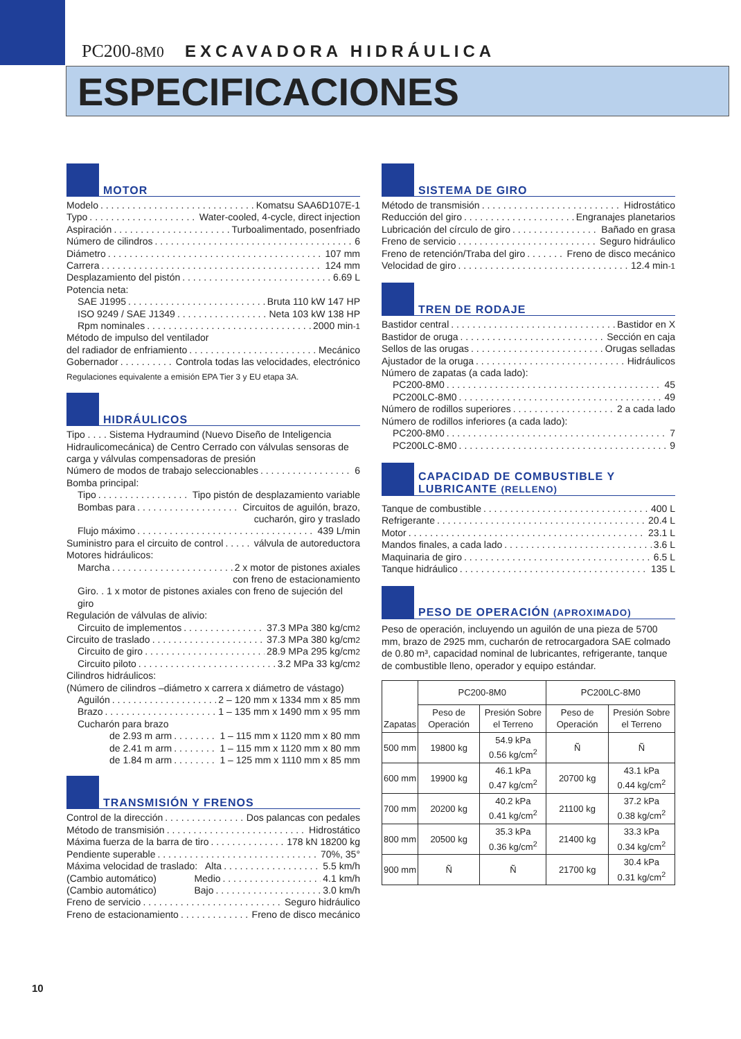PC200-8M0 EXCAVADORA HIDRÁULICA
ESPECIFICACIONES
MOTOR
Modelo Komatsu SAA6D107E-1
Typo Water-cooled, 4-cycle, direct injection
Aspiración Turboalimentado, posenfriado
Número de cilindros 6
Diámetro 107 mm
Carrera 124 mm
Desplazamiento del pistón 6.69 L
Potencia neta:
SAE J1995 Bruta 110 kW 147 HP
ISO 9249 / SAE J1349 Neta 103 kW 138 HP
Rpm nominales 2000 min<sup>-1</sup>
Método de impulso del ventilador
del radiador de enfriamiento Mecánico
Gobernador Controla todas las velocidades, electrónico
Regulaciones equivalente a emisión EPA Tier 3 y EU etapa 3A.
HIDRÁULICOS
Tipo . . . . Sistema Hydraumind (Nuevo Diseño de Inteligencia Hidraulicomecánica) de Centro Cerrado con válvulas sensoras de carga y válvulas compensadoras de presión
Número de modos de trabajo seleccionables 6
Bomba principal:
Tipo Tipo pistón de desplazamiento variable
Bombas para Circuitos de aguilón, brazo,
cucharón, giro y traslado
Flujo máximo 439 L/min
Suministro para el circuito de control válvula de autoreductora
Motores hidráulicos:
Marcha 2 x motor de pistones axiales
con freno de estacionamiento
Giro. . 1 x motor de pistones axiales con freno de sujeción del giro
Regulación de válvulas de alivio:
Circuito de implementos 37.3 MPa 380 kg/cm<sup>2</sup>
Circuito de traslado 37.3 MPa 380 kg/cm<sup>2</sup>
Circuito de giro 28.9 MPa 295 kg/cm<sup>2</sup>
Circuito piloto 3.2 MPa 33 kg/cm<sup>2</sup>
Cilindros hidráulicos:
(Número de cilindros –diámetro x carrera x diámetro de vástago)
Aguilón 2 – 120 mm x 1334 mm x 85 mm
Brazo 1 – 135 mm x 1490 mm x 95 mm
Cucharón para brazo
de 2.93 m arm 1 – 115 mm x 1120 mm x 80 mm
de 2.41 m arm 1 – 115 mm x 1120 mm x 80 mm
de 1.84 m arm 1 – 125 mm x 1110 mm x 85 mm
TRANSMISIÓN Y FRENOS
Control de la dirección Dos palancas con pedales
Método de transmisión Hidrostático
Máxima fuerza de la barra de tiro 178 kN 18200 kg
Pendiente superable 70%, 35°
Máxima velocidad de traslado: Alta 5.5 km/h
(Cambio automático) Medio 4.1 km/h
(Cambio automático) Bajo 3.0 km/h
Freno de servicio Seguro hidráulico
Freno de estacionamiento Freno de disco mecánico
SISTEMA DE GIRO
Método de transmisión Hidrostático
Reducción del giro Engranajes planetarios
Lubricación del círculo de giro Bañado en grasa
Freno de servicio Seguro hidráulico
Freno de retención/Traba del giro Freno de disco mecánico
Velocidad de giro 12.4 min<sup>-1</sup>
TREN DE RODAJE
Bastidor central Bastidor en X
Bastidor de oruga Sección en caja
Sellos de las orugas Orugas selladas
Ajustador de la oruga Hidráulicos
Número de zapatas (a cada lado):
PC200-8M0 45
PC200LC-8M0 49
Número de rodillos superiores 2 a cada lado
Número de rodillos inferiores (a cada lado):
PC200-8M0 7
PC200LC-8M0 9
CAPACIDAD DE COMBUSTIBLE Y
LUBRICANTE (RELLENO)
Tanque de combustible 400 L
Refrigerante 20.4 L
Motor 23.1 L
Mandos finales, a cada lado 3.6 L
Maquinaria de giro 6.5 L
Tanque hidráulico 135 L
PESO DE OPERACIÓN (APROXIMADO)
Peso de operación, incluyendo un aguilón de una pieza de 5700 mm, brazo de 2925 mm, cucharón de retrocargadora SAE colmado de 0.80 m³, capacidad nominal de lubricantes, refrigerante, tanque de combustible lleno, operador y equipo estándar.
| Zapatas | PC200-8M0 | | PC200LC-8M0 | |
| --- | --- | --- | --- | --- |
| | Peso de Operación | Presión Sobre el Terreno | Peso de Operación | Presión Sobre el Terreno |
| 500 mm | 19800 kg | 54.9 kPa 0.56 kg/cm<sup>2</sup> | Ñ | Ñ |
| 600 mm | 19900 kg | 46.1 kPa 0.47 kg/cm<sup>2</sup> | 20700 kg | 43.1 kPa 0.44 kg/cm<sup>2</sup> |
| 700 mm | 20200 kg | 40.2 kPa 0.41 kg/cm<sup>2</sup> | 21100 kg | 37.2 kPa 0.38 kg/cm<sup>2</sup> |
| 800 mm | 20500 kg | 35.3 kPa 0.36 kg/cm<sup>2</sup> | 21400 kg | 33.3 kPa 0.34 kg/cm<sup>2</sup> |
| 900 mm | Ñ | Ñ | 21700 kg | 30.4 kPa 0.31 kg/cm<sup>2</sup> |
10